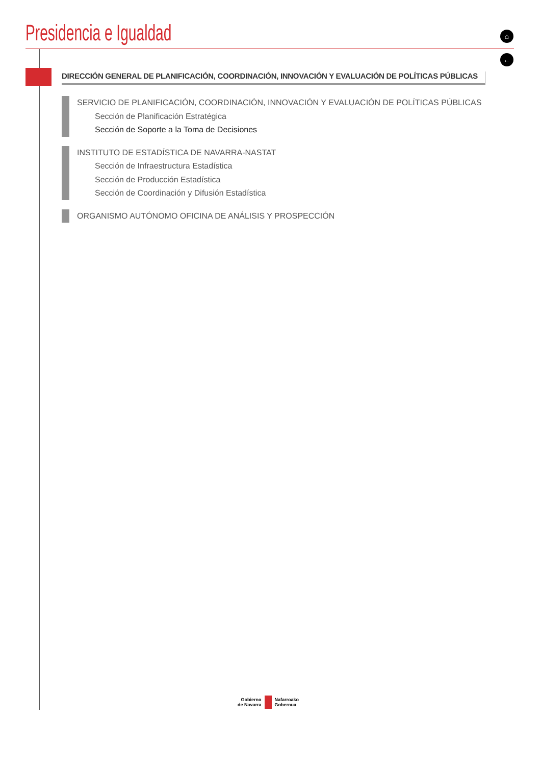Presidencia e Igualdad
⌂
←
DIRECCIÓN GENERAL DE PLANIFICACIÓN, COORDINACIÓN, INNOVACIÓN Y EVALUACIÓN DE POLÍTICAS PÚBLICAS
SERVICIO DE PLANIFICACIÓN, COORDINACIÓN, INNOVACIÓN Y EVALUACIÓN DE POLÍTICAS PÚBLICAS
Sección de Planificación Estratégica
Sección de Soporte a la Toma de Decisiones
INSTITUTO DE ESTADÍSTICA DE NAVARRA-NASTAT
Sección de Infraestructura Estadística
Sección de Producción Estadística
Sección de Coordinación y Difusión Estadística
ORGANISMO AUTÓNOMO OFICINA DE ANÁLISIS Y PROSPECCIÓN
Gobierno
de Navarra
Nafarroako
Gobernua